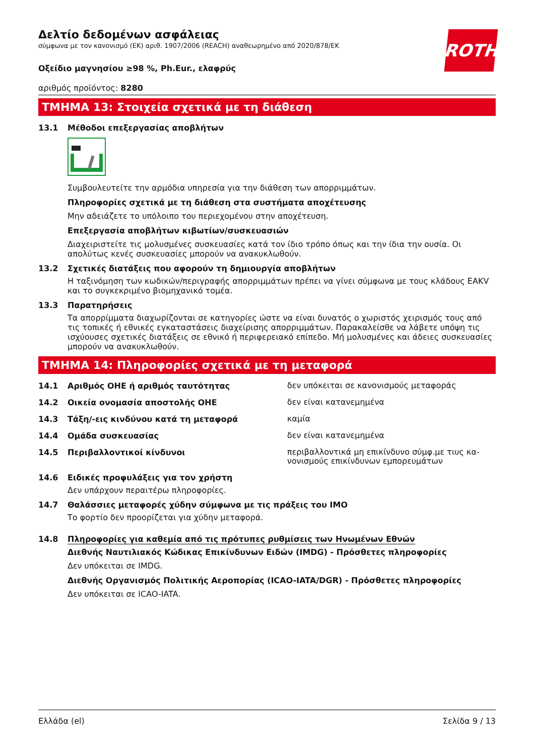ROTH
Δελτίο δεδομένων ασφάλειας
σύμφωνα με τον κανονισμό (ΕΚ) αριθ. 1907/2006 (REACH) αναθεωρημένο από 2020/878/ΕΚ
Οξείδιο μαγνησίου ≥98 %, Ph.Eur., ελαφρύς
αριθμός προϊόντος: 8280
ΤΜΗΜΑ 13: Στοιχεία σχετικά με τη διάθεση
13.1 Μέθοδοι επεξεργασίας αποβλήτων
Συμβουλευτείτε την αρμόδια υπηρεσία για την διάθεση των απορριμμάτων.
Πληροφορίες σχετικά με τη διάθεση στα συστήματα αποχέτευσης
Μην αδειάζετε το υπόλοιπο του περιεχομένου στην αποχέτευση.
Επεξεργασία αποβλήτων κιβωτίων/συσκευασιών
Διαχειριστείτε τις μολυσμένες συσκευασίες κατά τον ίδιο τρόπο όπως και την ίδια την ουσία. Οι απολύτως κενές συσκευασίες μπορούν να ανακυκλωθούν.
13.2 Σχετικές διατάξεις που αφορούν τη δημιουργία αποβλήτων
Η ταξινόμηση των κωδικών/περιγραφής απορριμμάτων πρέπει να γίνει σύμφωνα με τους κλάδους EAKV και το συγκεκριμένο βιομηχανικό τομέα.
13.3 Παρατηρήσεις
Τα απορρίμματα διαχωρίζονται σε κατηγορίες ώστε να είναι δυνατός ο χωριστός χειρισμός τους από τις τοπικές ή εθνικές εγκαταστάσεις διαχείρισης απορριμμάτων. Παρακαλείσθε να λάβετε υπόψη τις ισχύουσες σχετικές διατάξεις σε εθνικό ή περιφερειακό επίπεδο. Μή μολυσμένες και άδειες συσκευασίες μπορούν να ανακυκλωθούν.
ΤΜΗΜΑ 14: Πληροφορίες σχετικά με τη μεταφορά
14.1 Αριθμός ΟΗΕ ή αριθμός ταυτότητας δεν υπόκειται σε κανονισμούς μεταφοράς
14.2 Οικεία ονομασία αποστολής ΟΗΕ δεν είναι κατανεμημένα
14.3 Τάξη/-εις κινδύνου κατά τη μεταφορά καμία
14.4 Ομάδα συσκευασίας δεν είναι κατανεμημένα
14.5 Περιβαλλοντικοί κίνδυνοι περιβαλλοντικά μη επικίνδυνο σύμφ.με τιυς κα-νονισμούς επικίνδυνων εμπορευμάτων
14.6 Ειδικές προφυλάξεις για τον χρήστη
Δεν υπάρχουν περαιτέρω πληροφορίες.
14.7 Θαλάσσιες μεταφορές χύδην σύμφωνα με τις πράξεις του IMO
Το φορτίο δεν προορίζεται για χύδην μεταφορά.
14.8 Πληροφορίες για καθεμία από τις πρότυπες ρυθμίσεις των Ηνωμένων Εθνών
Διεθνής Ναυτιλιακός Κώδικας Επικίνδυνων Ειδών (IMDG) - Πρόσθετες πληροφορίες
Δεν υπόκειται σε IMDG.
Διεθνής Οργανισμός Πολιτικής Αεροπορίας (ICAO-IATA/DGR) - Πρόσθετες πληροφορίες
Δεν υπόκειται σε ICAO-IATA.
Ελλάδα (el) Σελίδα 9 / 13